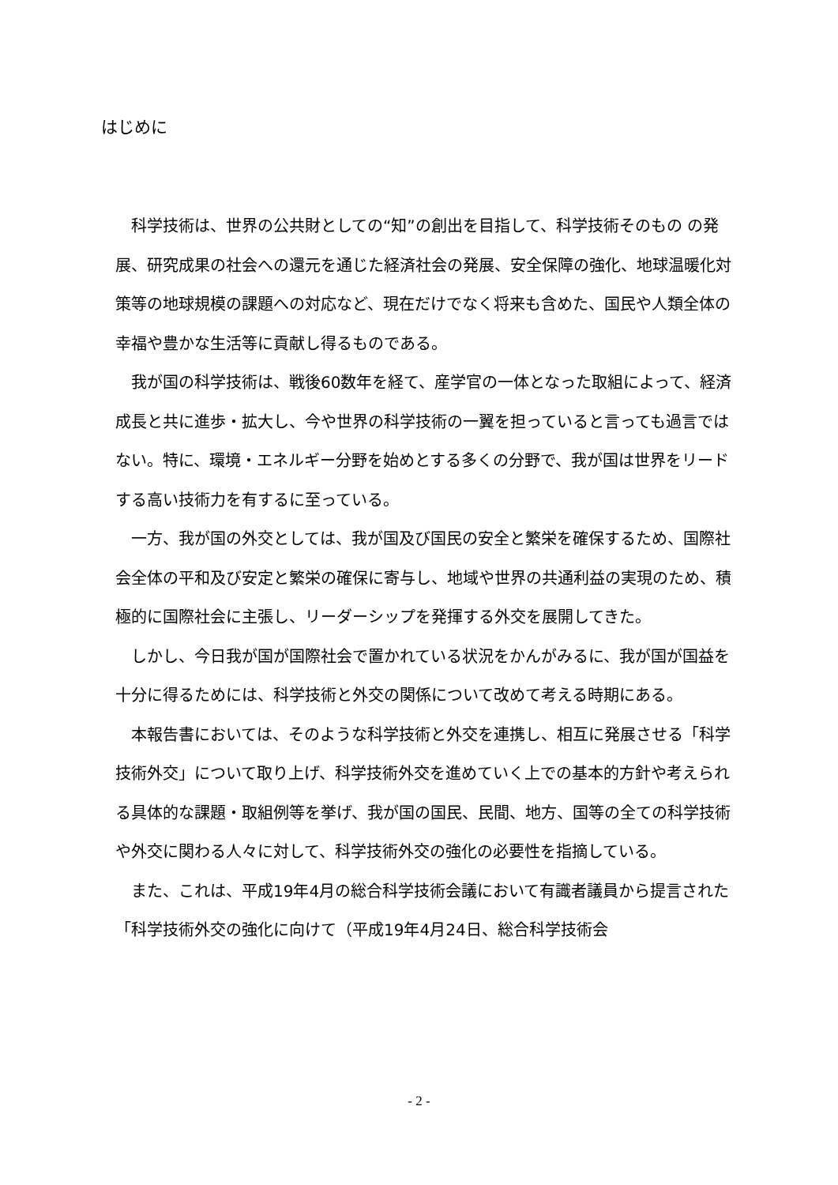はじめに
科学技術は、世界の公共財としての“知”の創出を目指して、科学技術そのもの の発展、研究成果の社会への還元を通じた経済社会の発展、安全保障の強化、地球温暖化対策等の地球規模の課題への対応など、現在だけでなく将来も含めた、国民や人類全体の幸福や豊かな生活等に貢献し得るものである。
我が国の科学技術は、戦後60数年を経て、産学官の一体となった取組によって、経済成長と共に進歩・拡大し、今や世界の科学技術の一翼を担っていると言っても過言ではない。特に、環境・エネルギー分野を始めとする多くの分野で、我が国は世界をリードする高い技術力を有するに至っている。
一方、我が国の外交としては、我が国及び国民の安全と繁栄を確保するため、国際社会全体の平和及び安定と繁栄の確保に寄与し、地域や世界の共通利益の実現のため、積極的に国際社会に主張し、リーダーシップを発揮する外交を展開してきた。
しかし、今日我が国が国際社会で置かれている状況をかんがみるに、我が国が国益を十分に得るためには、科学技術と外交の関係について改めて考える時期にある。
本報告書においては、そのような科学技術と外交を連携し、相互に発展させる「科学技術外交」について取り上げ、科学技術外交を進めていく上での基本的方針や考えられる具体的な課題・取組例等を挙げ、我が国の国民、民間、地方、国等の全ての科学技術や外交に関わる人々に対して、科学技術外交の強化の必要性を指摘している。
また、これは、平成19年4月の総合科学技術会議において有識者議員から提言された「科学技術外交の強化に向けて（平成19年4月24日、総合科学技術会
- 2 -